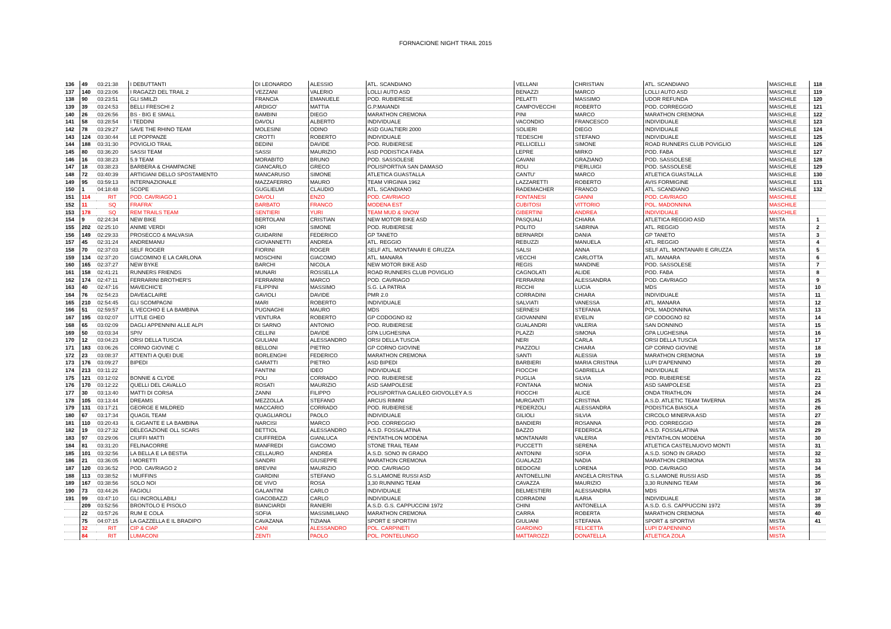FORNACIONE NIGHT TRAIL 2015
| 136 | 49 | 03:21:38 | I DEBUTTANTI | DI LEONARDO | ALESSIO | ATL. SCANDIANO | VELLANI | CHRISTIAN | ATL. SCANDIANO | MASCHILE | 118 |
| 137 | 140 | 03:23:06 | I RAGAZZI DEL TRAIL 2 | VEZZANI | VALERIO | LOLLI AUTO ASD | BENAZZI | MARCO | LOLLI AUTO ASD | MASCHILE | 119 |
| 138 | 90 | 03:23:51 | GLI SMILZI | FRANCIA | EMANUELE | POD. RUBIERESE | PELATTI | MASSIMO | UDOR REFUNDA | MASCHILE | 120 |
| 139 | 39 | 03:24:53 | BELLI FRESCHI 2 | ARDIGO' | MATTIA | G.P.MAIANDI | CAMPOVECCHI | ROBERTO | POD. CORREGGIO | MASCHILE | 121 |
| 140 | 26 | 03:26:56 | BS - BIG E SMALL | BAMBINI | DIEGO | MARATHON CREMONA | PINI | MARCO | MARATHON CREMONA | MASCHILE | 122 |
| 141 | 58 | 03:28:54 | I TEDDINI | DAVOLI | ALBERTO | INDIVIDUALE | VACONDIO | FRANCESCO | INDIVIDUALE | MASCHILE | 123 |
| 142 | 78 | 03:29:27 | SAVE THE RHINO TEAM | MOLESINI | ODINO | ASD GUALTIERI 2000 | SOLIERI | DIEGO | INDIVIDUALE | MASCHILE | 124 |
| 143 | 124 | 03:30:44 | LE POPPANZE | CROTTI | ROBERTO | INDIVIDUALE | TEDESCHI | STEFANO | INDIVIDUALE | MASCHILE | 125 |
| 144 | 188 | 03:31:30 | POVIGLIO TRAIL | BEDINI | DAVIDE | POD. RUBIERESE | PELLICELLI | SIMONE | ROAD RUNNERS CLUB POVIGLIO | MASCHILE | 126 |
| 145 | 80 | 03:36:20 | SASSI TEAM | SASSI | MAURIZIO | ASD PODISTICA FABA | LEPRE | MIRKO | POD. FABA | MASCHILE | 127 |
| 146 | 16 | 03:38:23 | 5.9 TEAM | MORABITO | BRUNO | POD. SASSOLESE | CAVANI | GRAZIANO | POD. SASSOLESE | MASCHILE | 128 |
| 147 | 18 | 03:38:23 | BARBERA & CHAMPAGNE | GIANCARLO | GRECO | POLISPORTIVA SAN DAMASO | ROLI | PIERLUIGI | POD. SASSOLESE | MASCHILE | 129 |
| 148 | 72 | 03:40:39 | ARTIGIANI DELLO SPOSTAMENTO | MANCARUSO | SIMONE | ATLETICA GUASTALLA | CANTU' | MARCO | ATLETICA GUASTALLA | MASCHILE | 130 |
| 149 | 95 | 03:59:13 | INTERNAZIONALE | MAZZAFERRO | MAURO | TEAM VIRGINIA 1962 | LAZZARETTI | ROBERTO | AVIS FORMIGINE | MASCHILE | 131 |
| 150 | 1 | 04:18:48 | SCOPE | GUGLIELMI | CLAUDIO | ATL. SCANDIANO | RADEMACHER | FRANCO | ATL. SCANDIANO | MASCHILE | 132 |
| 151 | 114 | RIT | POD. CAVRIAGO 1 | DAVOLI | ENZO | POD. CAVRIAGO | FONTANESI | GIANNI | POD. CAVRIAGO | MASCHILE | |
| 152 | 11 | SQ | FRAFRA' | BARBATO | FRANCO | MODENA EST | CUBITOSI | VITTORIO | POL. MADONNINA | MASCHILE | |
| 153 | 178 | SQ | REM TRAILS TEAM | SENTIERI | YURI | TEAM MUD & SNOW | GIBERTINI | ANDREA | INDIVIDUALE | MASCHILE | |
| 154 | 9 | 02:24:34 | NEW BIKE | BERTOLANI | CRISTIAN | NEW MOTOR BIKE ASD | PASQUALI | CHIARA | ATLETICA REGGIO ASD | MISTA | 1 |
| 155 | 202 | 02:25:10 | ANIME VERDI | IORI | SIMONE | POD. RUBIERESE | POLITO | SABRINA | ATL. REGGIO | MISTA | 2 |
| 156 | 149 | 02:29:33 | PROSECCO & MALVASIA | GUIDARINI | FEDERICO | GP TANETO | BERNARDI | DANIA | GP TANETO | MISTA | 3 |
| 157 | 45 | 02:31:24 | ANDREMANU | GIOVANNETTI | ANDREA | ATL. REGGIO | REBUZZI | MANUELA | ATL. REGGIO | MISTA | 4 |
| 158 | 70 | 02:37:03 | SELF ROGER | FIORINI | ROGER | SELF ATL. MONTANARI E GRUZZA | SALSI | ANNA | SELF ATL. MONTANARI E GRUZZA | MISTA | 5 |
| 159 | 134 | 02:37:20 | GIACOMINO E LA CARLONA | MOSCHINI | GIACOMO | ATL. MANARA | VECCHI | CARLOTTA | ATL. MANARA | MISTA | 6 |
| 160 | 165 | 02:37:27 | NEW BYKE | BARCHI | NICOLA | NEW MOTOR BIKE ASD | REGIS | MANDINE | POD. SASSOLESE | MISTA | 7 |
| 161 | 158 | 02:41:21 | RUNNERS FRIENDS | MUNARI | ROSSELLA | ROAD RUNNERS CLUB POVIGLIO | CAGNOLATI | ALIDE | POD. FABA | MISTA | 8 |
| 162 | 174 | 02:47:11 | FERRARINI BROTHER'S | FERRARINI | MARCO | POD. CAVRIAGO | FERRARINI | ALESSANDRA | POD. CAVRIAGO | MISTA | 9 |
| 163 | 40 | 02:47:16 | MAVECHIC'E | FILIPPINI | MASSIMO | S.G. LA PATRIA | RICCHI | LUCIA | MDS | MISTA | 10 |
| 164 | 76 | 02:54:23 | DAVE&CLAIRE | GAVIOLI | DAVIDE | PMR 2.0 | CORRADINI | CHIARA | INDIVIDUALE | MISTA | 11 |
| 165 | 210 | 02:54:45 | GLI SCOMPAGNI | MARI | ROBERTO | INDIVIDUALE | SALVIATI | VANESSA | ATL. MANARA | MISTA | 12 |
| 166 | 51 | 02:59:57 | IL VECCHIO E LA BAMBINA | PUGNAGHI | MAURO | MDS | SERNESI | STEFANIA | POL. MADONNINA | MISTA | 13 |
| 167 | 195 | 03:02:07 | LITTLE GHEO | VENTURA | ROBERTO | GP CODOGNO 82 | GIOVANNINI | EVELIN | GP CODOGNO 82 | MISTA | 14 |
| 168 | 65 | 03:02:09 | DAGLI APPENNINI ALLE ALPI | DI SARNO | ANTONIO | POD. RUBIERESE | GUALANDRI | VALERIA | SAN DONNINO | MISTA | 15 |
| 169 | 50 | 03:03:34 | SPIV | CELLINI | DAVIDE | GPA LUGHESINA | PLAZZI | SIMONA | GPA LUGHESINA | MISTA | 16 |
| 170 | 12 | 03:04:23 | ORSI DELLA TUSCIA | GIULIANI | ALESSANDRO | ORSI DELLA TUSCIA | NERI | CARLA | ORSI DELLA TUSCIA | MISTA | 17 |
| 171 | 183 | 03:06:26 | CORNO GIOVINE C | BELLONI | PIETRO | GP CORNO GIOVINE | PIAZZOLI | CHIARA | GP CORNO GIOVINE | MISTA | 18 |
| 172 | 23 | 03:08:37 | ATTENTI A QUEI DUE | BORLENGHI | FEDERICO | MARATHON CREMONA | SANTI | ALESSIA | MARATHON CREMONA | MISTA | 19 |
| 173 | 176 | 03:09:27 | BIPEDI | GARATTI | PIETRO | ASD BIPEDI | BARBIERI | MARIA CRISTINA | LUPI D'APENNINO | MISTA | 20 |
| 174 | 213 | 03:11:22 | | FANTINI | IDEO | INDIVIDUALE | FIOCCHI | GABRIELLA | INDIVIDUALE | MISTA | 21 |
| 175 | 121 | 03:12:02 | BONNIE & CLYDE | POLI | CORRADO | POD. RUBIERESE | PUGLIA | SILVIA | POD. RUBIERESE | MISTA | 22 |
| 176 | 170 | 03:12:22 | QUELLI DEL CAVALLO | ROSATI | MAURIZIO | ASD SAMPOLESE | FONTANA | MONIA | ASD SAMPOLESE | MISTA | 23 |
| 177 | 30 | 03:13:40 | MATTI DI CORSA | ZANNI | FILIPPO | POLISPORTIVA GALILEO GIOVOLLEY A.S | FIOCCHI | ALICE | ONDA TRIATHLON | MISTA | 24 |
| 178 | 105 | 03:13:44 | DREAMS | MEZZOLLA | STEFANO | ARCUS RIMINI | MURGANTI | CRISTINA | A.S.D. ATLETIC TEAM TAVERNA | MISTA | 25 |
| 179 | 131 | 03:17:21 | GEORGE E MILDRED | MACCARIO | CORRADO | POD. RUBIERESE | PEDERZOLI | ALESSANDRA | PODISTICA BIASOLA | MISTA | 26 |
| 180 | 67 | 03:17:34 | QUAGIL TEAM | QUAGLIAROLI | PAOLO | INDIVIDUALE | GILIOLI | SILVIA | CIRCOLO MINERVA ASD | MISTA | 27 |
| 181 | 110 | 03:20:43 | IL GIGANTE E LA BAMBINA | NARCISI | MARCO | POD. CORREGGIO | BANDIERI | ROSANNA | POD. CORREGGIO | MISTA | 28 |
| 182 | 19 | 03:27:32 | DELEGAZIONE OLL SCARS | BETTIOL | ALESSANDRO | A.S.D. FOSSALATINA | BAZZO | FEDERICA | A.S.D. FOSSALATINA | MISTA | 29 |
| 183 | 97 | 03:29:06 | CIUFFI MATTI | CIUFFREDA | GIANLUCA | PENTATHLON MODENA | MONTANARI | VALERIA | PENTATHLON MODENA | MISTA | 30 |
| 184 | 81 | 03:31:20 | FELINACORRE | MANFREDI | GIACOMO | STONE TRAIL TEAM | PUCCETTI | SERENA | ATLETICA CASTELNUOVO MONTI | MISTA | 31 |
| 185 | 101 | 03:32:56 | LA BELLA E LA BESTIA | CELLAURO | ANDREA | A.S.D. SONO IN GRADO | ANTONINI | SOFIA | A.S.D. SONO IN GRADO | MISTA | 32 |
| 186 | 21 | 03:36:05 | I MORETTI | SANDRI | GIUSEPPE | MARATHON CREMONA | GUALAZZI | NADIA | MARATHON CREMONA | MISTA | 33 |
| 187 | 120 | 03:36:52 | POD. CAVRIAGO 2 | BREVINI | MAURIZIO | POD. CAVRIAGO | BEDOGNI | LORENA | POD. CAVRIAGO | MISTA | 34 |
| 188 | 113 | 03:38:52 | I MUFFINS | GIARDINI | STEFANO | G.S.LAMONE RUSSI ASD | ANTONELLINI | ANGELA CRISTINA | G.S.LAMONE RUSSI ASD | MISTA | 35 |
| 189 | 167 | 03:38:56 | SOLO NOI | DE VIVO | ROSA | 3,30 RUNNING TEAM | CAVAZZA | MAURIZIO | 3,30 RUNNING TEAM | MISTA | 36 |
| 190 | 73 | 03:44:26 | FAGIOLI | GALANTINI | CARLO | INDIVIDUALE | BELMESTIERI | ALESSANDRA | MDS | MISTA | 37 |
| 191 | 99 | 03:47:10 | GLI INCROLLABILI | GIACOBAZZI | CARLO | INDIVIDUALE | CORRADINI | ILARIA | INDIVIDUALE | MISTA | 38 |
| | 209 | 03:52:56 | BRONTOLO E PISOLO | BIANCIARDI | RANIERI | A.S.D. G.S. CAPPUCCINI 1972 | CHINI | ANTONELLA | A.S.D. G.S. CAPPUCCINI 1972 | MISTA | 39 |
| | 22 | 03:57:26 | RUM E COLA | SOFIA | MASSIMILIANO | MARATHON CREMONA | CARRA | ROBERTA | MARATHON CREMONA | MISTA | 40 |
| | 75 | 04:07:15 | LA GAZZELLA E IL BRADIPO | CAVAZANA | TIZIANA | SPORT E SPORTIVI | GIULIANI | STEFANIA | SPORT & SPORTIVI | MISTA | 41 |
| | 32 | RIT | CIP & CIAP | CANI | ALESSANDRO | POL. CARPINETI | GIARDINO | FELICETTA | LUPI D'APENNINO | MISTA | |
| | 84 | RIT | LUMACONI | ZENTI | PAOLO | POL. PONTELUNGO | MATTAROZZI | DONATELLA | ATLETICA ZOLA | MISTA | |